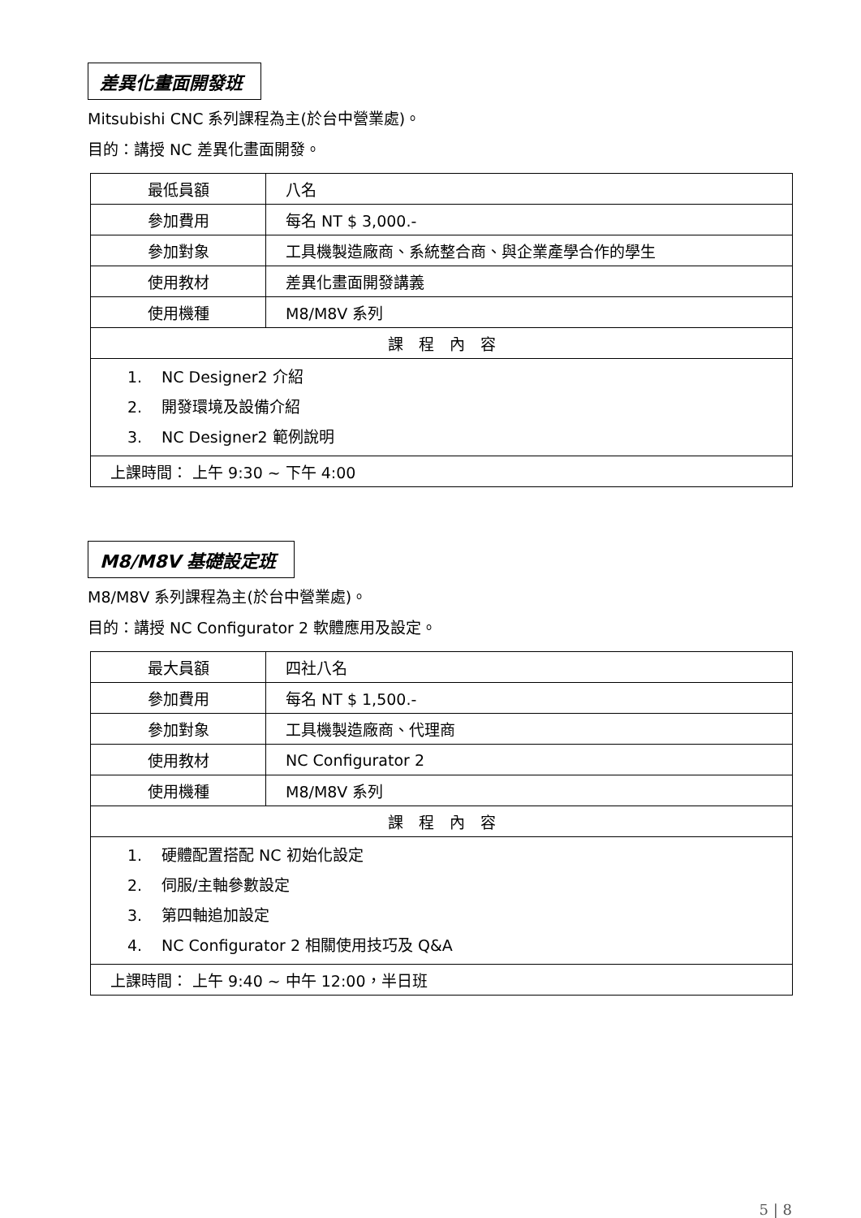差異化畫面開發班
Mitsubishi CNC 系列課程為主(於台中營業處)。
目的：講授 NC 差異化畫面開發。
| 最低員額 | 八名 |
| 參加費用 | 每名 NT $ 3,000.- |
| 參加對象 | 工具機製造廠商、系統整合商、與企業產學合作的學生 |
| 使用教材 | 差異化畫面開發講義 |
| 使用機種 | M8/M8V 系列 |
| 課 程 內 容 | |
| 1. NC Designer2 介紹 2. 開發環境及設備介紹 3. NC Designer2 範例說明 | |
| 上課時間： 上午 9:30 ~ 下午 4:00 | |
M8/M8V 基礎設定班
M8/M8V 系列課程為主(於台中營業處)。
目的：講授 NC Configurator 2 軟體應用及設定。
| 最大員額 | 四社八名 |
| 參加費用 | 每名 NT $ 1,500.- |
| 參加對象 | 工具機製造廠商、代理商 |
| 使用教材 | NC Configurator 2 |
| 使用機種 | M8/M8V 系列 |
| 課 程 內 容 | |
| 1. 硬體配置搭配 NC 初始化設定 2. 伺服/主軸參數設定 3. 第四軸追加設定 4. NC Configurator 2 相關使用技巧及 Q&A | |
| 上課時間： 上午 9:40 ~ 中午 12:00，半日班 | |
5 | 8